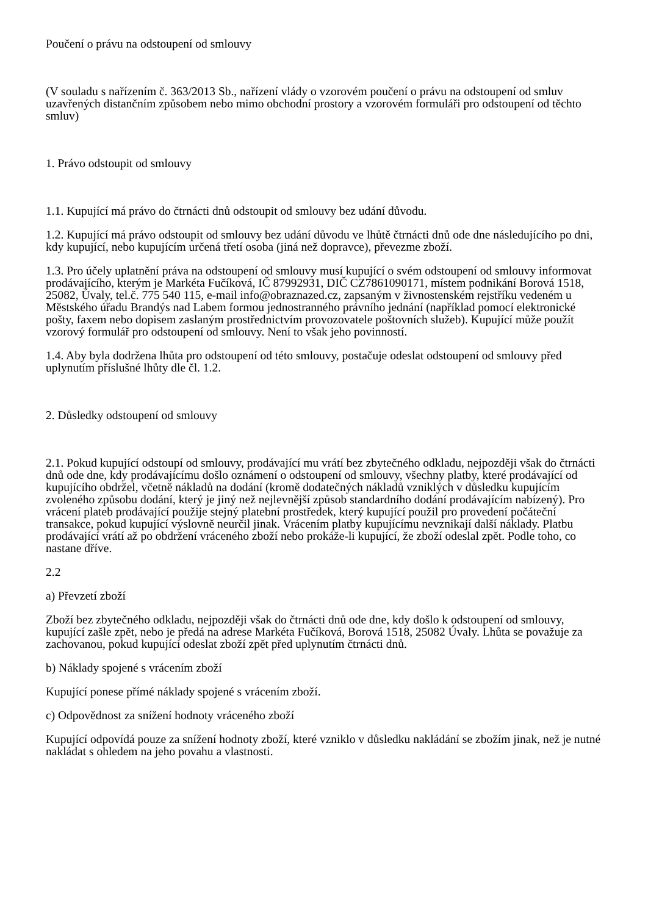Poučení o právu na odstoupení od smlouvy
(V souladu s nařízením č. 363/2013 Sb., nařízení vlády o vzorovém poučení o právu na odstoupení od smluv uzavřených distančním způsobem nebo mimo obchodní prostory a vzorovém formuláři pro odstoupení od těchto smluv)
1. Právo odstoupit od smlouvy
1.1. Kupující má právo do čtrnácti dnů odstoupit od smlouvy bez udání důvodu.
1.2. Kupující má právo odstoupit od smlouvy bez udání důvodu ve lhůtě čtrnácti dnů ode dne následujícího po dni, kdy kupující, nebo kupujícím určená třetí osoba (jiná než dopravce), převezme zboží.
1.3. Pro účely uplatnění práva na odstoupení od smlouvy musí kupující o svém odstoupení od smlouvy informovat prodávajícího, kterým je Markéta Fučíková, IČ 87992931, DIČ CZ7861090171, místem podnikání Borová 1518, 25082, Úvaly, tel.č. 775 540 115, e-mail info@obraznazed.cz, zapsaným v živnostenském rejstříku vedeném u Městského úřadu Brandýs nad Labem formou jednostranného právního jednání (například pomocí elektronické pošty, faxem nebo dopisem zaslaným prostřednictvím provozovatele poštovních služeb). Kupující může použít vzorový formulář pro odstoupení od smlouvy. Není to však jeho povinností.
1.4. Aby byla dodržena lhůta pro odstoupení od této smlouvy, postačuje odeslat odstoupení od smlouvy před uplynutím příslušné lhůty dle čl. 1.2.
2. Důsledky odstoupení od smlouvy
2.1. Pokud kupující odstoupí od smlouvy, prodávající mu vrátí bez zbytečného odkladu, nejpozději však do čtrnácti dnů ode dne, kdy prodávajícímu došlo oznámení o odstoupení od smlouvy, všechny platby, které prodávající od kupujícího obdržel, včetně nákladů na dodání (kromě dodatečných nákladů vzniklých v důsledku kupujícím zvoleného způsobu dodání, který je jiný než nejlevnější způsob standardního dodání prodávajícím nabízený). Pro vrácení plateb prodávající použije stejný platební prostředek, který kupující použil pro provedení počáteční transakce, pokud kupující výslovně neurčil jinak. Vrácením platby kupujícímu nevznikají další náklady. Platbu prodávající vrátí až po obdržení vráceného zboží nebo prokáže-li kupující, že zboží odeslal zpět. Podle toho, co nastane dříve.
2.2
a) Převzetí zboží
Zboží bez zbytečného odkladu, nejpozději však do čtrnácti dnů ode dne, kdy došlo k odstoupení od smlouvy, kupující zašle zpět, nebo je předá na adrese Markéta Fučíková, Borová 1518, 25082 Úvaly. Lhůta se považuje za zachovanou, pokud kupující odeslat zboží zpět před uplynutím čtrnácti dnů.
b) Náklady spojené s vrácením zboží
Kupující ponese přímé náklady spojené s vrácením zboží.
c) Odpovědnost za snížení hodnoty vráceného zboží
Kupující odpovídá pouze za snížení hodnoty zboží, které vzniklo v důsledku nakládání se zbožím jinak, než je nutné nakládat s ohledem na jeho povahu a vlastnosti.